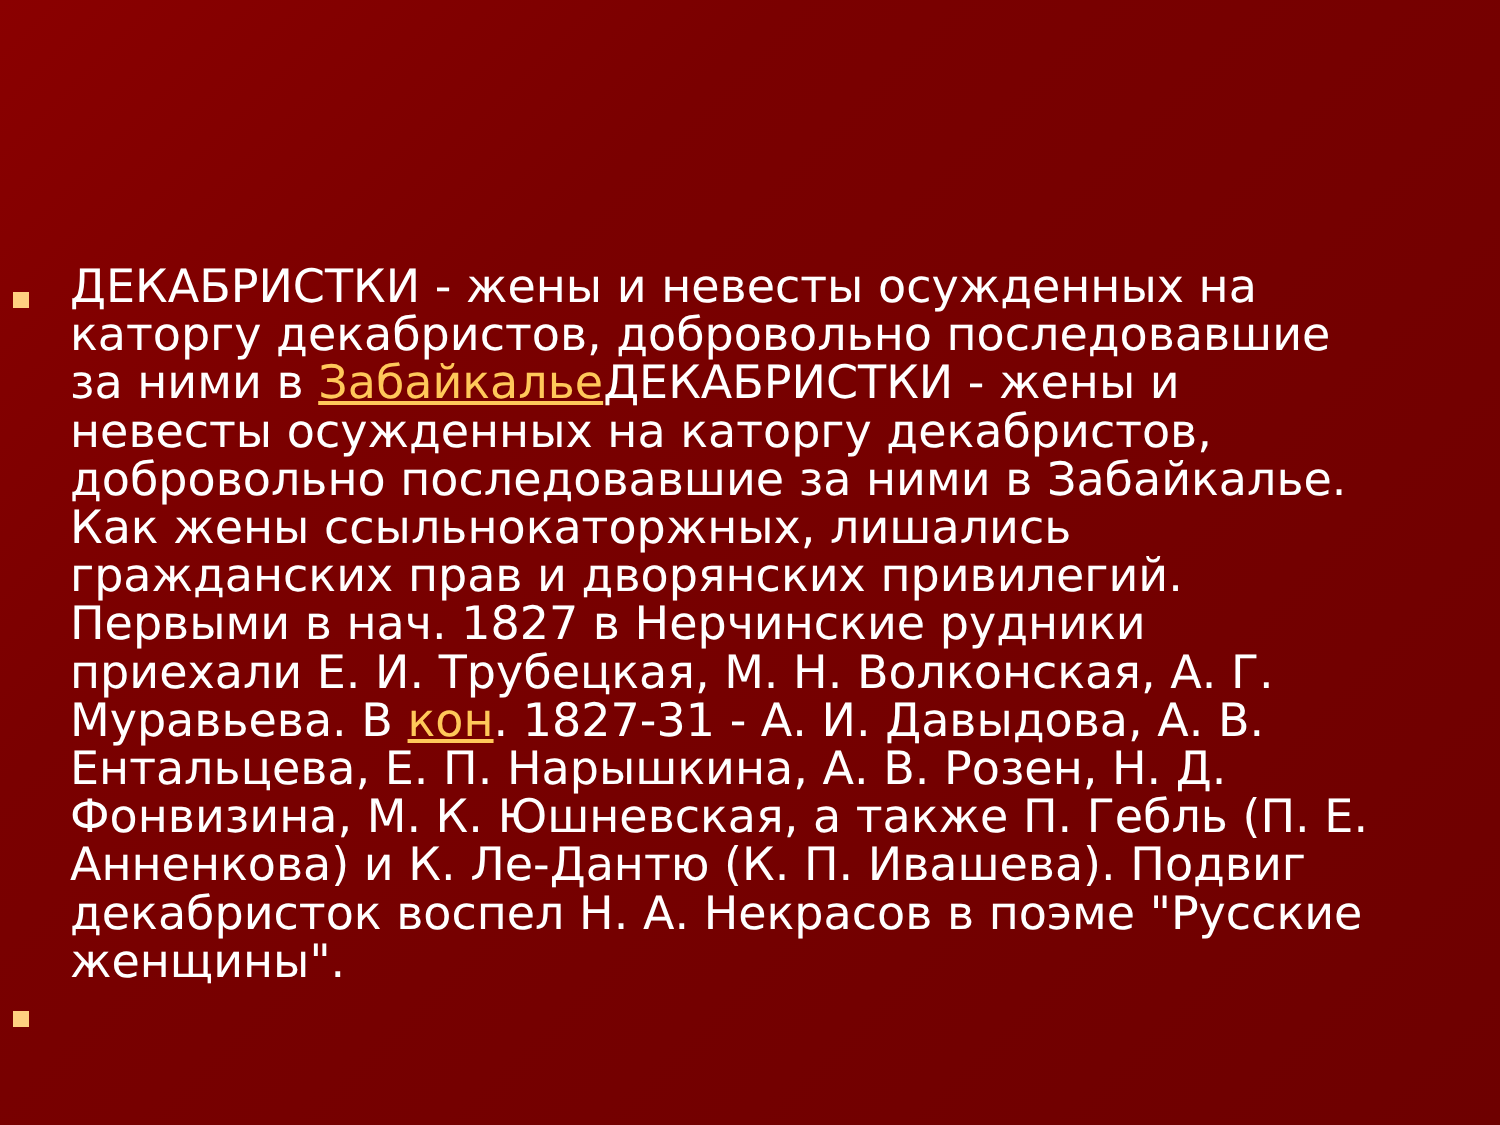ДЕКАБРИСТКИ - жены и невесты осужденных на каторгу декабристов, добровольно последовавшие за ними в Забайкалье ДЕКАБРИСТКИ - жены и невесты осужденных на каторгу декабристов, добровольно последовавшие за ними в Забайкалье. Как жены ссыльнокаторжных, лишались гражданских прав и дворянских привилегий. Первыми в нач. 1827 в Нерчинские рудники приехали Е. И. Трубецкая, М. Н. Волконская, А. Г. Муравьева. В кон. 1827-31 - А. И. Давыдова, А. В. Ентальцева, Е. П. Нарышкина, А. В. Розен, Н. Д. Фонвизина, М. К. Юшневская, а также П. Гебль (П. Е. Анненкова) и К. Ле-Дантю (К. П. Ивашева). Подвиг декабристок воспел Н. А. Некрасов в поэме "Русские женщины".